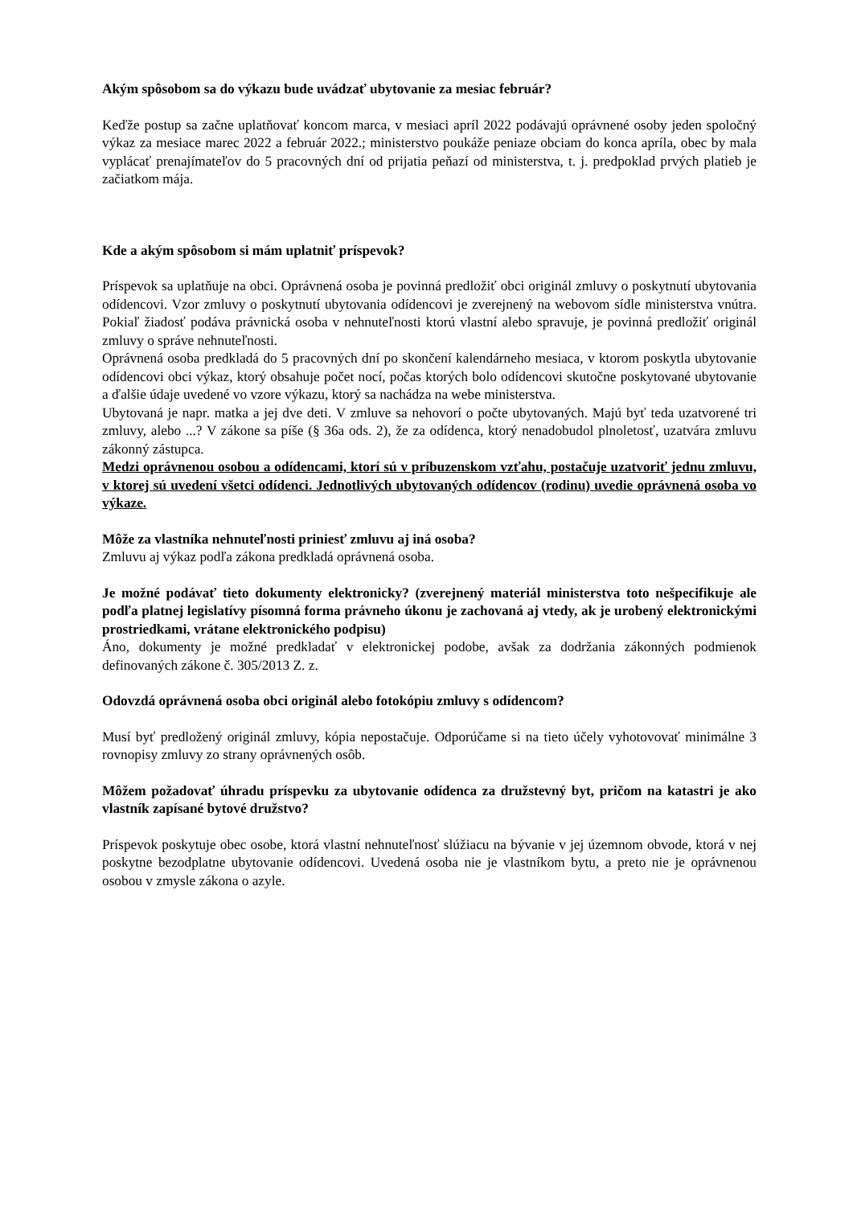Akým spôsobom sa do výkazu bude uvádzať ubytovanie za mesiac február?
Keďže postup sa začne uplatňovať koncom marca, v mesiaci apríl 2022 podávajú oprávnené osoby jeden spoločný výkaz za mesiace marec 2022 a február 2022.; ministerstvo poukáže peniaze obciam do konca apríla, obec by mala vyplácať prenajímateľov do 5 pracovných dní od prijatia peňazí od ministerstva, t. j. predpoklad prvých platieb je začiatkom mája.
Kde a akým spôsobom si mám uplatniť príspevok?
Príspevok sa uplatňuje na obci. Oprávnená osoba je povinná predložiť obci originál zmluvy o poskytnutí ubytovania odídencovi. Vzor zmluvy o poskytnutí ubytovania odídencovi je zverejnený na webovom sídle ministerstva vnútra. Pokiaľ žiadosť podáva právnická osoba v nehnuteľnosti ktorú vlastní alebo spravuje, je povinná predložiť originál zmluvy o správe nehnuteľnosti.
Oprávnená osoba predkladá do 5 pracovných dní po skončení kalendárneho mesiaca, v ktorom poskytla ubytovanie odídencovi obci výkaz, ktorý obsahuje počet nocí, počas ktorých bolo odídencovi skutočne poskytované ubytovanie a ďalšie údaje uvedené vo vzore výkazu, ktorý sa nachádza na webe ministerstva.
Ubytovaná je napr. matka a jej dve deti. V zmluve sa nehovorí o počte ubytovaných. Majú byť teda uzatvorené tri zmluvy, alebo ...? V zákone sa píše (§ 36a ods. 2), že za odídenca, ktorý nenadobudol plnoletosť, uzatvára zmluvu zákonný zástupca.
Medzi oprávnenou osobou a odídencami, ktorí sú v príbuzenskom vzťahu, postačuje uzatvoriť jednu zmluvu, v ktorej sú uvedení všetci odídenci. Jednotlivých ubytovaných odídencov (rodinu) uvedie oprávnená osoba vo výkaze.
Môže za vlastníka nehnuteľnosti priniesť zmluvu aj iná osoba?
Zmluvu aj výkaz podľa zákona predkladá oprávnená osoba.
Je možné podávať tieto dokumenty elektronicky? (zverejnený materiál ministerstva toto nešpecifikuje ale podľa platnej legislatívy písomná forma právneho úkonu je zachovaná aj vtedy, ak je urobený elektronickými prostriedkami, vrátane elektronického podpisu)
Áno, dokumenty je možné predkladať v elektronickej podobe, avšak za dodržania zákonných podmienok definovaných zákone č. 305/2013 Z. z.
Odovzdá oprávnená osoba obci originál alebo fotokópiu zmluvy s odídencom?
Musí byť predložený originál zmluvy, kópia nepostačuje. Odporúčame si na tieto účely vyhotovovať minimálne 3 rovnopisy zmluvy zo strany oprávnených osôb.
Môžem požadovať úhradu príspevku za ubytovanie odídenca za družstevný byt, pričom na katastri je ako vlastník zapísané bytové družstvo?
Príspevok poskytuje obec osobe, ktorá vlastní nehnuteľnosť slúžiacu na bývanie v jej územnom obvode, ktorá v nej poskytne bezodplatne ubytovanie odídencovi. Uvedená osoba nie je vlastníkom bytu, a preto nie je oprávnenou osobou v zmysle zákona o azyle.